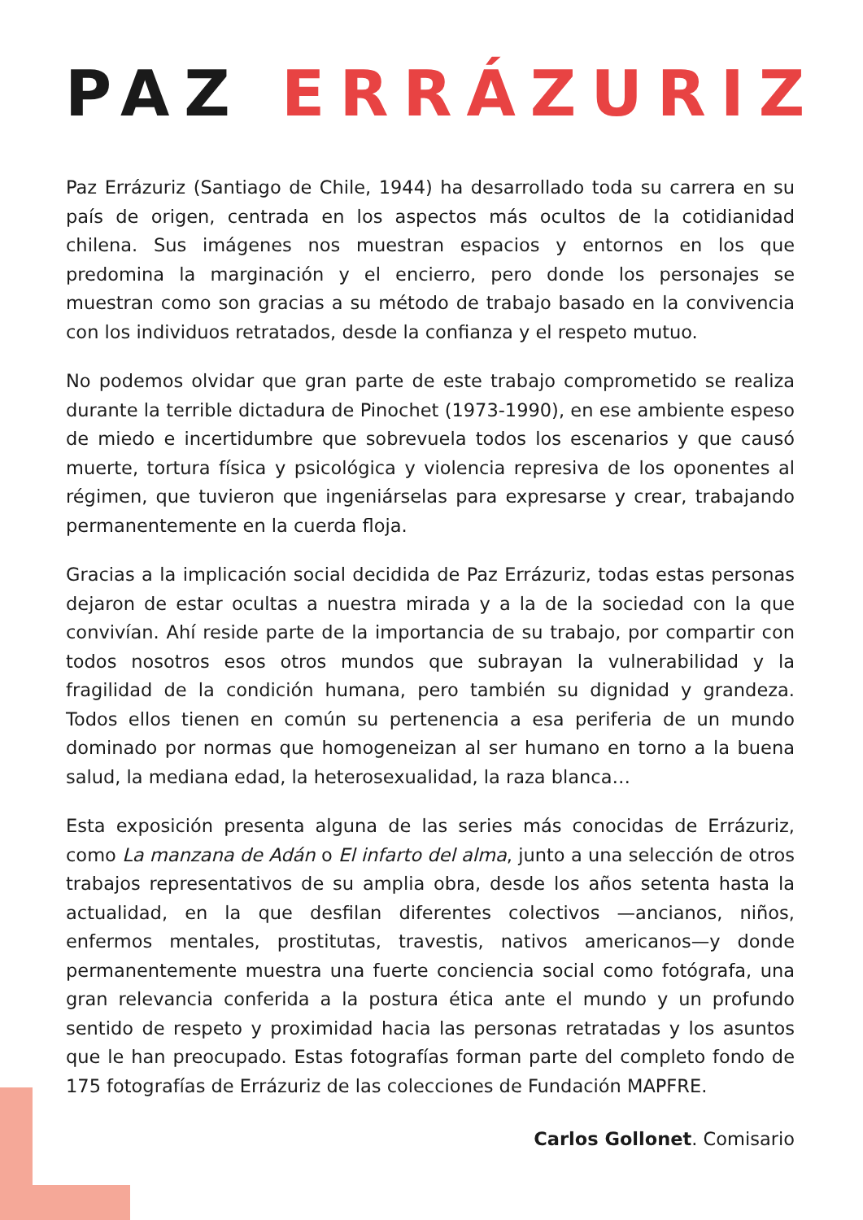PAZ ERRÁZURIZ
Paz Errázuriz (Santiago de Chile, 1944) ha desarrollado toda su carrera en su país de origen, centrada en los aspectos más ocultos de la cotidianidad chilena. Sus imágenes nos muestran espacios y entornos en los que predomina la marginación y el encierro, pero donde los personajes se muestran como son gracias a su método de trabajo basado en la convivencia con los individuos retratados, desde la confianza y el respeto mutuo.
No podemos olvidar que gran parte de este trabajo comprometido se realiza durante la terrible dictadura de Pinochet (1973-1990), en ese ambiente espeso de miedo e incertidumbre que sobrevuela todos los escenarios y que causó muerte, tortura física y psicológica y violencia represiva de los oponentes al régimen, que tuvieron que ingeniárselas para expresarse y crear, trabajando permanentemente en la cuerda floja.
Gracias a la implicación social decidida de Paz Errázuriz, todas estas personas dejaron de estar ocultas a nuestra mirada y a la de la sociedad con la que convivían. Ahí reside parte de la importancia de su trabajo, por compartir con todos nosotros esos otros mundos que subrayan la vulnerabilidad y la fragilidad de la condición humana, pero también su dignidad y grandeza. Todos ellos tienen en común su pertenencia a esa periferia de un mundo dominado por normas que homogeneizan al ser humano en torno a la buena salud, la mediana edad, la heterosexualidad, la raza blanca…
Esta exposición presenta alguna de las series más conocidas de Errázuriz, como La manzana de Adán o El infarto del alma, junto a una selección de otros trabajos representativos de su amplia obra, desde los años setenta hasta la actualidad, en la que desfilan diferentes colectivos —ancianos, niños, enfermos mentales, prostitutas, travestis, nativos americanos—y donde permanentemente muestra una fuerte conciencia social como fotógrafa, una gran relevancia conferida a la postura ética ante el mundo y un profundo sentido de respeto y proximidad hacia las personas retratadas y los asuntos que le han preocupado. Estas fotografías forman parte del completo fondo de 175 fotografías de Errázuriz de las colecciones de Fundación MAPFRE.
Carlos Gollonet. Comisario